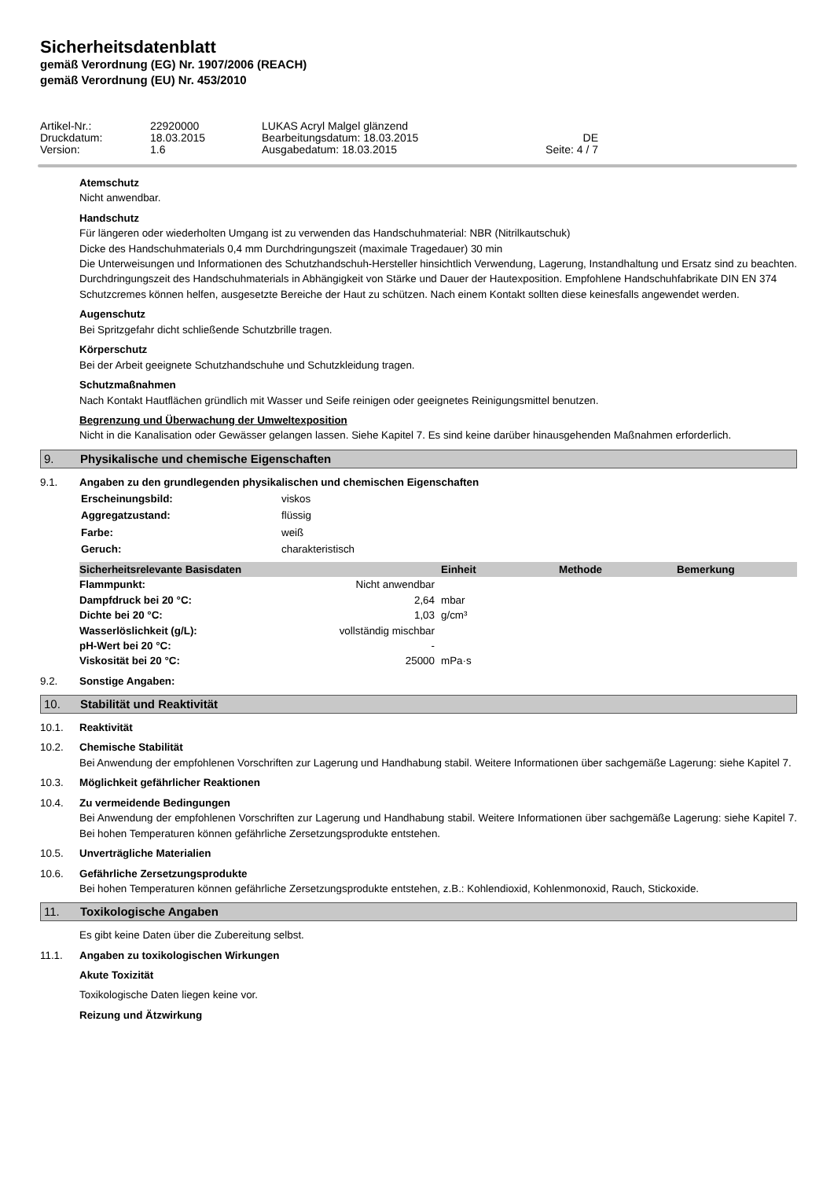Sicherheitsdatenblatt
gemäß Verordnung (EG) Nr. 1907/2006 (REACH)
gemäß Verordnung (EU) Nr. 453/2010
| Artikel-Nr.: | 22920000 | LUKAS Acryl Malgel glänzend | |
| Druckdatum: | 18.03.2015 | Bearbeitungsdatum: 18.03.2015 | DE |
| Version: | 1.6 | Ausgabedatum: 18.03.2015 | Seite: 4 / 7 |
Atemschutz
Nicht anwendbar.
Handschutz
Für längeren oder wiederholten Umgang ist zu verwenden das Handschuhmaterial: NBR (Nitrilkautschuk)
Dicke des Handschuhmaterials 0,4 mm Durchdringungszeit (maximale Tragedauer) 30 min
Die Unterweisungen und Informationen des Schutzhandschuh-Hersteller hinsichtlich Verwendung, Lagerung, Instandhaltung und Ersatz sind zu beachten. Durchdringungszeit des Handschuhmaterials in Abhängigkeit von Stärke und Dauer der Hautexposition. Empfohlene Handschuhfabrikate DIN EN 374
Schutzcremes können helfen, ausgesetzte Bereiche der Haut zu schützen. Nach einem Kontakt sollten diese keinesfalls angewendet werden.
Augenschutz
Bei Spritzgefahr dicht schließende Schutzbrille tragen.
Körperschutz
Bei der Arbeit geeignete Schutzhandschuhe und Schutzkleidung tragen.
Schutzmaßnahmen
Nach Kontakt Hautflächen gründlich mit Wasser und Seife reinigen oder geeignetes Reinigungsmittel benutzen.
Begrenzung und Überwachung der Umweltexposition
Nicht in die Kanalisation oder Gewässer gelangen lassen. Siehe Kapitel 7. Es sind keine darüber hinausgehenden Maßnahmen erforderlich.
9. Physikalische und chemische Eigenschaften
9.1. Angaben zu den grundlegenden physikalischen und chemischen Eigenschaften
| Erscheinungsbild: | viskos |
| Aggregatzustand: | flüssig |
| Farbe: | weiß |
| Geruch: | charakteristisch |
| Sicherheitsrelevante Basisdaten | | Einheit | Methode | Bemerkung |
| --- | --- | --- | --- | --- |
| Flammpunkt: | Nicht anwendbar | | | |
| Dampfdruck bei 20 °C: | 2,64 | mbar | | |
| Dichte bei 20 °C: | 1,03 | g/cm³ | | |
| Wasserlöslichkeit (g/L): | vollständig mischbar | | | |
| pH-Wert bei 20 °C: | - | | | |
| Viskosität bei 20 °C: | 25000 | mPa·s | | |
9.2. Sonstige Angaben:
10. Stabilität und Reaktivität
10.1. Reaktivität
10.2. Chemische Stabilität
Bei Anwendung der empfohlenen Vorschriften zur Lagerung und Handhabung stabil. Weitere Informationen über sachgemäße Lagerung: siehe Kapitel 7.
10.3. Möglichkeit gefährlicher Reaktionen
10.4. Zu vermeidende Bedingungen
Bei Anwendung der empfohlenen Vorschriften zur Lagerung und Handhabung stabil. Weitere Informationen über sachgemäße Lagerung: siehe Kapitel 7. Bei hohen Temperaturen können gefährliche Zersetzungsprodukte entstehen.
10.5. Unverträgliche Materialien
10.6. Gefährliche Zersetzungsprodukte
Bei hohen Temperaturen können gefährliche Zersetzungsprodukte entstehen, z.B.: Kohlendioxid, Kohlenmonoxid, Rauch, Stickoxide.
11. Toxikologische Angaben
Es gibt keine Daten über die Zubereitung selbst.
11.1. Angaben zu toxikologischen Wirkungen
Akute Toxizität
Toxikologische Daten liegen keine vor.
Reizung und Ätzwirkung